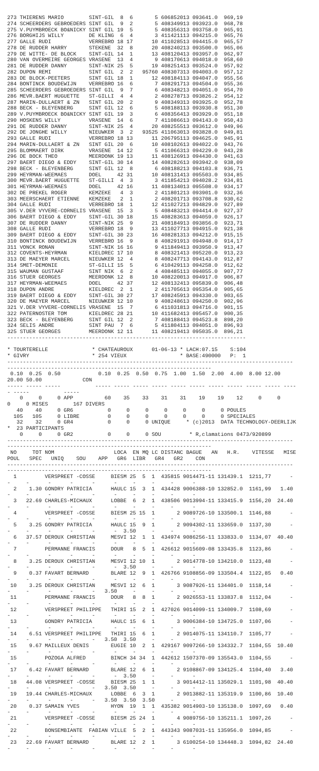273 THIERENS MARIO        SINT-GIL  8  6       5 606852013 093641.0  969,19
274 SCHEERDERS GEBROEDERS SINT GIL  9  2       5 408349913 093923.0  968,78
275 V.PUYMBROECK BO&NICKY SINT GIL 19  5       5 408356313 093758.0  965,91
276 BORGHIJS WILLY        DE KLING  6  4       3 411421113 094215.0  965,76
277 GALLE RUDI            VERREBRO 18 17      10 411028513 094415.0  965,57
278 DE RUDDER HARRY       STEKENE  32  8      20 408240213 093500.0  965,06
279 DE WITTE- DE BLOCK    SINT-GIL 14  1      13 408120413 093957.0  962,97
280 VAN OVERMEIRE GEORGES VRASENE  13  4       9 408170613 094018.0  958,60
281 DE RUDDER DANNY       SINT-NIK 25  5      19 408251413 093524.0  957,92
282 DUPON REMI            SINT GIL  2  2   95760 408307313 094003.0  957,12
283 DE BLOCK-PEETERS      SINT GIL 18  1      12 408184113 094047.0  955,56
284 BONTINCK BOUDEWIJN    VERREBRO 16  6       7 408291713 094504.0  955,36
285 SCHEERDERS GEBROEDERS SINT GIL  9  7       6 408348213 094051.0  954,70
286 MEVR.BAERT HUGUETTE   ST-GILLI  4  4       2 408278713 093826.2  954,12
287 MARIN-DULLAERT & ZN   SINT GIL 20  2       9 408349313 093925.0  952,78
288 BECK - BLEYENBERG     SINT GIL 12  6       5 408188113 093930.8  951,30
289 V.PUYMBROECK BO&NICKY SINT GIL 19  3       6 408356413 093929.0  951,18
290 HOSKENS WILLY         VRASENE  14  6       7 411086613 094143.0  950,43
291 DE RUDDER DANNY       SINT-NIK 25  4      20 408255513 093612.0  949,96
292 DE JONGHE WILLY       NIEUWKER  3  2   93525 411063013 093828.0  949,81
293 GALLE RUDI            VERREBRO 18 13      11 206795113 094625.0  945,91
294 MARIN-DULLAERT & ZN   SINT GIL 20  6      10 408102613 094022.0  943,76
295 BLOMMAERT DIRK        VRASENE  14 12       5 411066313 094229.0  943,28
296 DE BOCK THEO          MEERDONK 19 13      11 408126913 094430.0  941,63
297 BAERT DIEGO & EDDY    SINT-GIL 30 14      14 408282613 093942.0  938,09
298 BECK - BLEYENBERG     SINT GIL 12  8       6 408188213 094103.8  936,71
299 HEYRMAN-WEEMAES       DOEL     42 31      10 408131413 095503.0  934,85
300 MEVR.BAERT HUGUETTE   ST-GILLI  4  3       3 411854213 094028.2  934,81
301 HEYRMAN-WEEMAES       DOEL     42 16      11 408134013 095508.0  934,17
302 DE PREKEL ROGER       KEMZEKE   4  3       2 411801213 093901.0  932,36
303 MEERSCHAERT ETIENNE   KEMZEKE   2  1       2 408201713 093708.8  930,62
304 GALLE RUDI            VERREBRO 18  1      12 411027213 094829.0  927,89
305 V.DER VYVERE-CORNELIS VRASENE  15  3       5 408483213 094414.0  927,37
306 BAERT DIEGO & EDDY    SINT-GIL 30 18      15 408283613 094059.0  926,17
307 DE RUDDER DANNY       SINT-NIK 25  9      21 408184913 093856.0  923,71
308 GALLE RUDI            VERREBRO 18  9      13 411027713 094915.0  921,38
309 BAERT DIEGO & EDDY    SINT-GIL 30 23      16 408281313 094212.0  915,15
310 BONTINCK BOUDEWIJN    VERREBRO 16  9       8 408291913 094948.0  914,17
311 VONCK RONAN           SINT-NIK 16 16       9 411849413 093950.9  913,47
312 COVENTS-HEYRMAN       KIELDREC 17 10       8 408321413 095220.0  913,23
313 DE MAEYER MARCEL      NIEUWKER 12  4       8 408247713 094143.0  912,87
314 SMET-DEMONIE          ST-GILLI 15  5       6 410429113 094258.0  912,62
315 WAUMAN GUSTAAF        SINT NIK  6  2       4 408485113 094055.0  907,77
316 STUER GEORGES         MEERDONK 12  8      10 408220013 094917.0  906,87
317 HEYRMAN-WEEMAES       DOEL     42 37      12 408132413 095839.0  906,48
318 DUPON ANDRE           KIELDREC  2  1       2 411705613 095354.0  905,65
319 BAERT DIEGO & EDDY    SINT-GIL 30 27      17 408245913 094330.0  903,65
320 DE MAEYER MARCEL      NIEUWKER 12 10       9 408248613 094250.0  902,96
321 V.DER VYVERE-CORNELIS VRASENE  15  7       6 411031813 094716.0  901,15
322 PATERNOSTER TOM       KIELDREC 28 21      10 411682413 095457.0  900,35
323 BECK - BLEYENBERG     SINT GIL 12  2       7 408188413 094523.8  898,20
324 SELIS ANDRE           SINT PAU  7  6       5 411804113 094051.0  896,93
325 STUER GEORGES         MEERDONK 12 11      11 408219413 095035.0  896,21
----------------------------------------------------------------------------

* TOURTERELLE              * CHATEAUROUX      01-06-13 * LACH:07.15    S:104
* GIVRY                    * 254 VIEUX                 * BASE:490000   P:  1
-------------------------------------------------------------------------------------------
-----------------------------------------------------------------
 0.10  0.25  0.50            0.10  0.25  0.50  0.75  1.00  1.50  2.00  4.00  8.00 12.00
20.00 50.00             CON
----- ----- -----           ----- ----- ----- ----- ----- ----- ----- ----- ----- ----- ----
- -----           -----
    0     0     0 APP          60    35    33    31    31    19    19    12     0     0
0     0 MISES        167 DIVERS
   40    40     0 GR6           0     0     0     0     0     0     0 POULES
  105   105     0 LIBRE         0     0     0     0     0     0     0 SPECIALES
   32    32     0 GR4           0     0     0 UNIQUE     * (c)2013  DATA TECHNOLOGY-DEERLIJK
*  23 PARTICIPANTS
    0     0     0 GR2           0     0     0 SOU         * R,clamations 0473/920899
-------------------------------------------------------------------------------------------
-----------------------------------------------------------------
 NO     TOT NOM                   LOCA  EN MQ LC DISTANC BAGUE   AN   H.R.    VITESSE   MISE
POUL   SPEC   UNIQ    SOU    APP   GR6  LIBR   GR4   GR2    CON
-------------------------------------------------------------------------------------------
-----------------------------------------------------------------
  1         VERSPREET -COSSE     BIESM 25  5  1  435815 9014471-11 131439.1  1211,77      -
-     -      -      -      -      -     -     -     -      -
  2    1.30 GONDRY PATRICIA      HAULC 15  3  1  434428 9006388-10 132852.0  1161,99   1.40
-     -      -      -      -      -     -     -     -      -
  3   22.69 CHARLES-MICHAUX      LOBBE  6  2  1  438506 9013994-11 133415.9  1156,20  24.40
-     -      -      -      -      -     -     -     -      -
  4         VERSPREET -COSSE     BIESM 25 15  1       2 9089726-10 133500.1  1146,88      -
-     -      -      -      -      -     -     -     -      -
  5    3.25 GONDRY PATRICIA      HAULC 15  9  1       2 9094302-11 133659.0  1137,30      -
-     -      -      -      -      -  3.50     -     -      -
  6   37.57 DEROUX CHRISTIAN     MESVI 12  1  1  434974 9086256-11 133833.0  1134,07  40.40
-     -      -      -      -      -     -     -     -      -
  7         PERMANNE FRANCIS     DOUR   8  5  1  426612 9015609-08 133435.8  1123,86      -
-     -      -      -      -      -     -     -     -      -
  8    3.25 DEROUX CHRISTIAN     MESVI 12 10  1       2 9014778-10 134210.0  1123,48      -
-     -      -      -      -      -  3.50     -     -      -
  9    0.37 FAVART BERNARD       BLARE 12  9  1  426766 9108856-09 133504.4  1122,85   0.40
-     -      -      -      -      -     -     -     -      -
 10    3.25 DEROUX CHRISTIAN     MESVI 12  6  1       3 9087926-11 134401.0  1118,14      -
-     -      -      -      -   3.50     -     -     -      -
 11         PERMANNE FRANCIS     DOUR   8  8  1       2 9026553-11 133837.8  1112,04      -
-     -      -      -      -      -     -     -     -      -
 12         VERSPREET PHILIPPE   THIRI 15  2  1  427026 9014099-11 134009.7  1108,69      -
-     -      -      -      -      -     -     -     -      -
 13         GONDRY PATRICIA      HAULC 15  6  1       3 9006384-10 134725.0  1107,06      -
-     -      -      -      -      -     -     -     -      -
 14    6.51 VERSPREET PHILIPPE   THIRI 15  6  1       2 9014075-11 134110.7  1105,77      -
-     -      -      -      -   3.50  3.50     -     -      -
 15    9.67 MAILLEUX DENIS       EUGIE 10  2  1  429167 9097266-10 134332.7  1104,55  10.40
-     -      -      -      -      -     -     -     -      -
 15         POZOGA ALFRED        BINCH 34 34  1  442612 1507370-09 135543.0  1104,55      -
-     -      -      -      -      -     -     -     -      -
 17    6.42 FAVART BERNARD       BLARE 12  6  1       2 9108867-09 134125.4  1104,40   3.40
-     -      -      -      -      -  3.50     -     -      -
 18   44.08 VERSPREET -COSSE     BIESM 25  1  1       3 9014412-11 135029.1  1101,98  40.40
-     -      -      -      -   3.50  3.50     -     -      -
 19   19.44 CHARLES-MICHAUX      LOBBE  6  3  1       2 9013882-11 135319.9  1100,86  10.40
-     -      -      -      -   3.50  3.50  3.50     -      -
 20    0.37 SAMAIN YVES          HYON  19  1  1  435382 9014903-10 135138.0  1097,69   0.40
-     -      -      -      -      -     -     -     -      -
 21         VERSPREET -COSSE     BIESM 25 24  1       4 9089756-10 135211.1  1097,26      -
-     -      -      -      -      -     -     -     -      -
 22         BONSEMBIANTE  FABIAN VILLE  5  2  1  443343 9087031-11 135956.0  1094,85      -
-     -      -      -      -      -     -     -     -      -
 23   22.69 FAVART BERNARD       BLARE 12  2  1       3 6100254-10 134448.3  1094,82  24.40
-     -      -      -      -      -     -     -     -      -